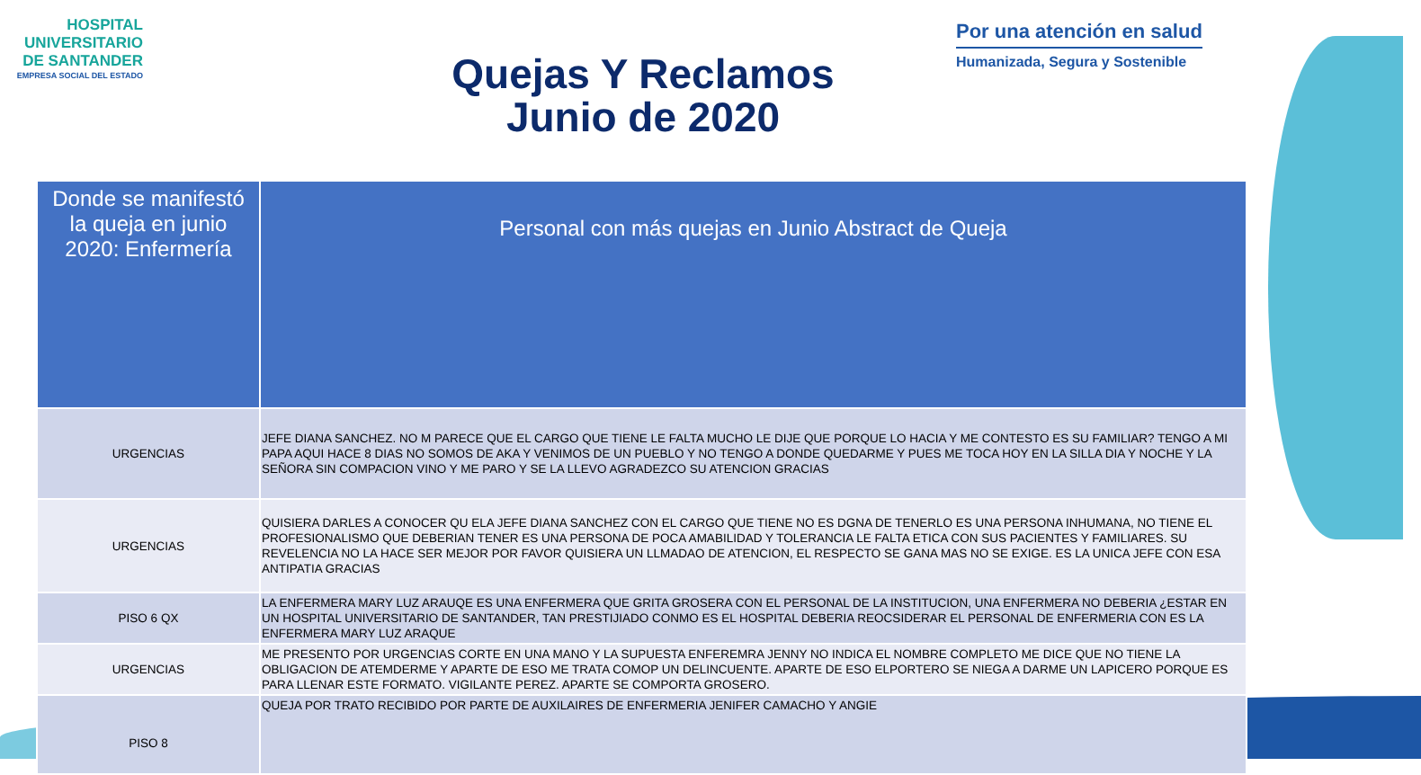HOSPITAL
UNIVERSITARIO
DE SANTANDER
EMPRESA SOCIAL DEL ESTADO
Quejas Y Reclamos
Junio de 2020
Por una atención en salud
Humanizada, Segura y Sostenible
| Donde se manifestó la queja en junio 2020: Enfermería | Personal con más quejas en Junio Abstract de Queja |
| --- | --- |
| URGENCIAS | JEFE DIANA SANCHEZ. NO M PARECE QUE EL CARGO QUE TIENE LE FALTA MUCHO LE DIJE QUE PORQUE LO HACIA Y ME CONTESTO ES SU FAMILIAR? TENGO A MI PAPA AQUI HACE 8 DIAS NO SOMOS DE AKA Y VENIMOS DE UN PUEBLO Y NO TENGO A DONDE QUEDARME Y PUES ME TOCA HOY EN LA SILLA DIA Y NOCHE Y LA SEÑORA SIN COMPACION VINO Y ME PARO Y SE LA LLEVO AGRADEZCO SU ATENCION GRACIAS |
| URGENCIAS | QUISIERA DARLES A CONOCER QU ELA JEFE DIANA SANCHEZ CON EL CARGO QUE TIENE NO ES DGNA DE TENERLO ES UNA PERSONA INHUMANA, NO TIENE EL PROFESIONALISMO QUE DEBERIAN TENER ES UNA PERSONA DE POCA AMABILIDAD Y TOLERANCIA LE FALTA ETICA CON SUS PACIENTES Y FAMILIARES. SU REVELENCIA NO LA HACE SER MEJOR POR FAVOR QUISIERA UN LLMADAO DE ATENCION, EL RESPECTO SE GANA MAS NO SE EXIGE. ES LA UNICA JEFE CON ESA ANTIPATIA GRACIAS |
| PISO 6 QX | LA ENFERMERA MARY LUZ ARAUQE ES UNA ENFERMERA QUE GRITA GROSERA CON EL PERSONAL DE LA INSTITUCION, UNA ENFERMERA NO DEBERIA ¿ESTAR EN UN HOSPITAL UNIVERSITARIO DE SANTANDER, TAN PRESTIJIADO CONMO ES EL HOSPITAL DEBERIA REOCSIDERAR EL PERSONAL DE ENFERMERIA CON ES LA ENFERMERA MARY LUZ ARAQUE |
| URGENCIAS | ME PRESENTO POR URGENCIAS CORTE EN UNA MANO Y LA SUPUESTA ENFEREMRA JENNY NO INDICA EL NOMBRE COMPLETO ME DICE QUE NO TIENE LA OBLIGACION DE ATEMDERME Y APARTE DE ESO ME TRATA COMOP UN DELINCUENTE. APARTE DE ESO ELPORTERO SE NIEGA A DARME UN LAPICERO PORQUE ES PARA LLENAR ESTE FORMATO. VIGILANTE PEREZ. APARTE SE COMPORTA GROSERO. |
| PISO 8 | QUEJA POR TRATO RECIBIDO POR PARTE DE AUXILAIRES DE ENFERMERIA JENIFER CAMACHO Y ANGIE |